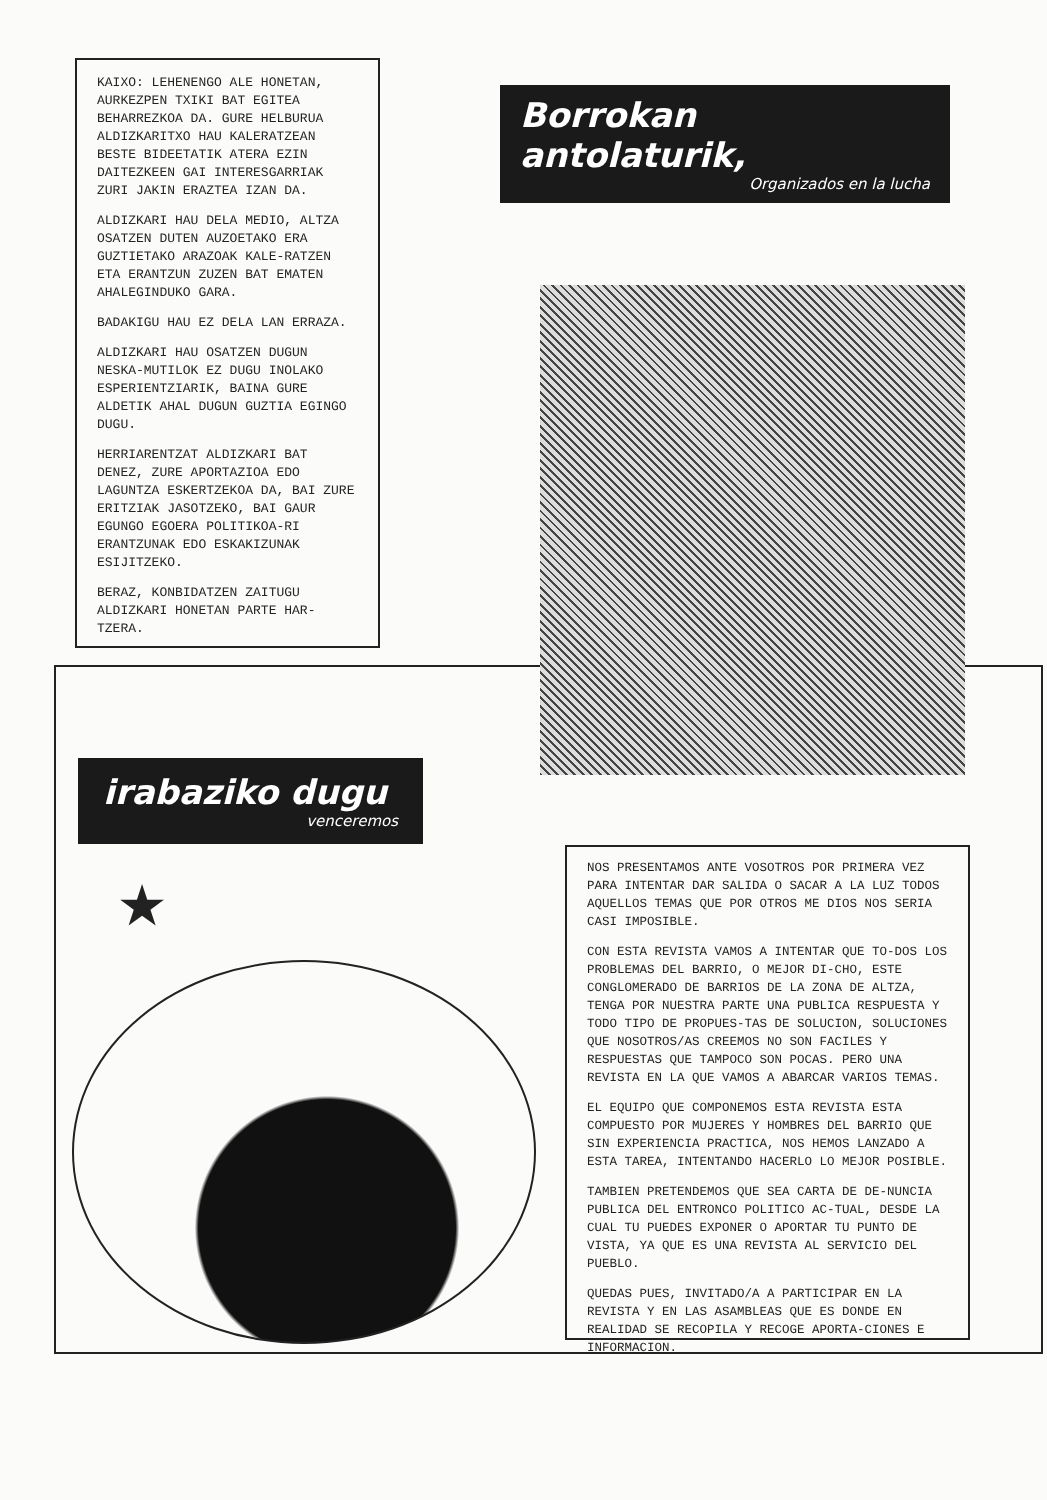KAIXO: LEHENENGO ALE HONETAN, AURKEZPEN TXIKI BAT EGITEA BEHARREZKOA DA. GURE HELBURUA ALDIZKARITXO HAU KALERATZEAN BESTE BIDEETATIK ATERA EZIN DAITEZKEEN GAI INTERESGARRIAK ZURI JAKIN ERAZTEA IZAN DA.
ALDIZKARI HAU DELA MEDIO, ALTZA OSATZEN DUTEN AUZOETAKO ERA GUZTIETAKO ARAZOAK KALE-RATZEN ETA ERANTZUN ZUZEN BAT EMATEN AHALEGINDUKO GARA.
BADAKIGU HAU EZ DELA LAN ERRAZA.
ALDIZKARI HAU OSATZEN DUGUN NESKA-MUTILOK EZ DUGU INOLAKO ESPERIENTZIARIK, BAINA GURE ALDETIK AHAL DUGUN GUZTIA EGINGO DUGU.
HERRIARENTZAT ALDIZKARI BAT DENEZ, ZURE APORTAZIOA EDO LAGUNTZA ESKERTZEKOA DA, BAI ZURE ERITZIAK JASOTZEKO, BAI GAUR EGUNGO EGOERA POLITIKOA-RI ERANTZUNAK EDO ESKAKIZUNAK ESIJITZEKO.
BERAZ, KONBIDATZEN ZAITUGU ALDIZKARI HONETAN PARTE HAR-TZERA.
Borrokan antolaturik,
Organizados en la lucha
irabaziko dugu
venceremos
★
NOS PRESENTAMOS ANTE VOSOTROS POR PRIMERA VEZ PARA INTENTAR DAR SALIDA O SACAR A LA LUZ TODOS AQUELLOS TEMAS QUE POR OTROS ME DIOS NOS SERIA CASI IMPOSIBLE.
CON ESTA REVISTA VAMOS A INTENTAR QUE TO-DOS LOS PROBLEMAS DEL BARRIO, O MEJOR DI-CHO, ESTE CONGLOMERADO DE BARRIOS DE LA ZONA DE ALTZA, TENGA POR NUESTRA PARTE UNA PUBLICA RESPUESTA Y TODO TIPO DE PROPUES-TAS DE SOLUCION, SOLUCIONES QUE NOSOTROS/AS CREEMOS NO SON FACILES Y RESPUESTAS QUE TAMPOCO SON POCAS. PERO UNA REVISTA EN LA QUE VAMOS A ABARCAR VARIOS TEMAS.
EL EQUIPO QUE COMPONEMOS ESTA REVISTA ESTA COMPUESTO POR MUJERES Y HOMBRES DEL BARRIO QUE SIN EXPERIENCIA PRACTICA, NOS HEMOS LANZADO A ESTA TAREA, INTENTANDO HACERLO LO MEJOR POSIBLE.
TAMBIEN PRETENDEMOS QUE SEA CARTA DE DE-NUNCIA PUBLICA DEL ENTRONCO POLITICO AC-TUAL, DESDE LA CUAL TU PUEDES EXPONER O APORTAR TU PUNTO DE VISTA, YA QUE ES UNA REVISTA AL SERVICIO DEL PUEBLO.
QUEDAS PUES, INVITADO/A A PARTICIPAR EN LA REVISTA Y EN LAS ASAMBLEAS QUE ES DONDE EN REALIDAD SE RECOPILA Y RECOGE APORTA-CIONES E INFORMACION.